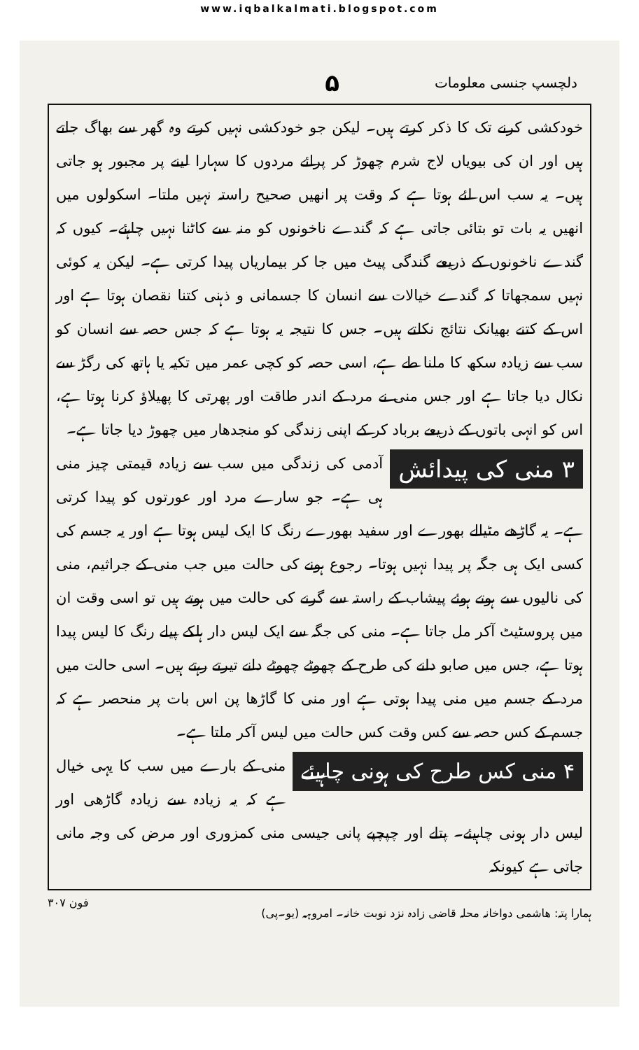www.iqbalkalmati.blogspot.com
دلچسپ جنسی معلومات ۵
خودکشی کرنے تک کا ذکر کرتے ہیں۔ لیکن جو خودکشی نہیں کرتے وہ گھر سے بھاگ جاتے ہیں اور ان کی بیویاں لاج شرم چھوڑ کر پرائے مردوں کا سہارا لینے پر مجبور ہو جاتی ہیں۔ یہ سب اس لئے ہوتا ہے کہ وقت پر انھیں صحیح راستہ نہیں ملتا۔ اسکولوں میں انھیں یہ بات تو بتائی جاتی ہے کہ گندے ناخونوں کو منہ سے کاٹنا نہیں چاہئے۔ کیوں کہ گندے ناخونوں کے ذریعے گندگی پیٹ میں جا کر بیماریاں پیدا کرتی ہے۔ لیکن یہ کوئی نہیں سمجھاتا کہ گندے خیالات سے انسان کا جسمانی و ذہنی کتنا نقصان ہوتا ہے اور اس کے کتنے بھیانک نتائج نکلتے ہیں۔ جس کا نتیجہ یہ ہوتا ہے کہ جس حصہ سے انسان کو سب سے زیادہ سکھ کا ملنا طے ہے، اسی حصہ کو کچی عمر میں تکیہ یا ہاتھ کی رگڑ سے نکال دیا جاتا ہے اور جس منی نے مرد کے اندر طاقت اور پھرتی کا پھیلاؤ کرنا ہوتا ہے، اس کو انہی باتوں کے ذریعے برباد کر کے اپنی زندگی کو منجدھار میں چھوڑ دیا جاتا ہے۔
۳ منی کی پیدائش
آدمی کی زندگی میں سب سے زیادہ قیمتی چیز منی ہی ہے۔ جو سارے مرد اور عورتوں کو پیدا کرتی ہے۔ یہ گاڑھے مٹیالے بھورے اور سفید بھورے رنگ کا ایک لیس ہوتا ہے اور یہ جسم کی کسی ایک ہی جگہ پر پیدا نہیں ہوتا۔ رجوع ہونے کی حالت میں جب منی کے جراثیم، منی کی نالیوں سے ہوتے ہوئے پیشاب کے راستہ سے گرنے کی حالت میں ہوتے ہیں تو اسی وقت ان میں پروسٹیٹ آکر مل جاتا ہے۔ منی کی جگہ سے ایک لیس دار ہلکے پیلے رنگ کا لیس پیدا ہوتا ہے، جس میں صابو دانے کی طرح کے چھوٹے چھوٹے دانے تیرتے رہتے ہیں۔ اسی حالت میں مرد کے جسم میں منی پیدا ہوتی ہے اور منی کا گاڑھا پن اس بات پر منحصر ہے کہ جسم کے کس حصہ سے کس وقت کس حالت میں لیس آکر ملتا ہے۔
۴ منی کس طرح کی ہونی چاہیئے
منی کے بارے میں سب کا یہی خیال ہے کہ یہ زیادہ سے زیادہ گاڑھی اور لیس دار ہونی چاہیئے۔ پتلے اور چپچپے پانی جیسی منی کمزوری اور مرض کی وجہ مانی جاتی ہے کیونکہ
ہمارا پتہ: ھاشمی دواخانہ محلہ قاضی زادہ نزد نوبت خانہ۔ امروہہ (یو۔پی) فون ۳۰۷